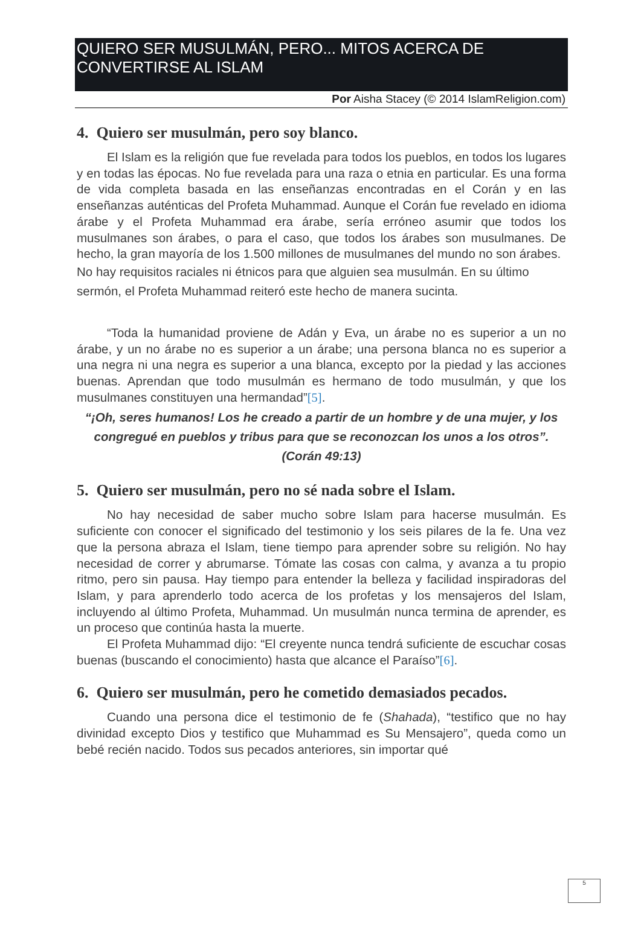QUIERO SER MUSULMÁN, PERO... MITOS ACERCA DE CONVERTIRSE AL ISLAM
Por Aisha Stacey (© 2014 IslamReligion.com)
4. Quiero ser musulmán, pero soy blanco.
El Islam es la religión que fue revelada para todos los pueblos, en todos los lugares y en todas las épocas. No fue revelada para una raza o etnia en particular. Es una forma de vida completa basada en las enseñanzas encontradas en el Corán y en las enseñanzas auténticas del Profeta Muhammad. Aunque el Corán fue revelado en idioma árabe y el Profeta Muhammad era árabe, sería erróneo asumir que todos los musulmanes son árabes, o para el caso, que todos los árabes son musulmanes. De hecho, la gran mayoría de los 1.500 millones de musulmanes del mundo no son árabes.
No hay requisitos raciales ni étnicos para que alguien sea musulmán. En su último sermón, el Profeta Muhammad reiteró este hecho de manera sucinta.
“Toda la humanidad proviene de Adán y Eva, un árabe no es superior a un no árabe, y un no árabe no es superior a un árabe; una persona blanca no es superior a una negra ni una negra es superior a una blanca, excepto por la piedad y las acciones buenas. Aprendan que todo musulmán es hermano de todo musulmán, y que los musulmanes constituyen una hermandad”[5].
“¡Oh, seres humanos! Los he creado a partir de un hombre y de una mujer, y los congregué en pueblos y tribus para que se reconozcan los unos a los otros”. (Corán 49:13)
5. Quiero ser musulmán, pero no sé nada sobre el Islam.
No hay necesidad de saber mucho sobre Islam para hacerse musulmán. Es suficiente con conocer el significado del testimonio y los seis pilares de la fe. Una vez que la persona abraza el Islam, tiene tiempo para aprender sobre su religión. No hay necesidad de correr y abrumarse. Tómate las cosas con calma, y avanza a tu propio ritmo, pero sin pausa. Hay tiempo para entender la belleza y facilidad inspiradoras del Islam, y para aprenderlo todo acerca de los profetas y los mensajeros del Islam, incluyendo al último Profeta, Muhammad. Un musulmán nunca termina de aprender, es un proceso que continúa hasta la muerte.
El Profeta Muhammad dijo: “El creyente nunca tendrá suficiente de escuchar cosas buenas (buscando el conocimiento) hasta que alcance el Paraíso”[6].
6. Quiero ser musulmán, pero he cometido demasiados pecados.
Cuando una persona dice el testimonio de fe (Shahada), “testifico que no hay divinidad excepto Dios y testifico que Muhammad es Su Mensajero”, queda como un bebé recién nacido. Todos sus pecados anteriores, sin importar qué
5